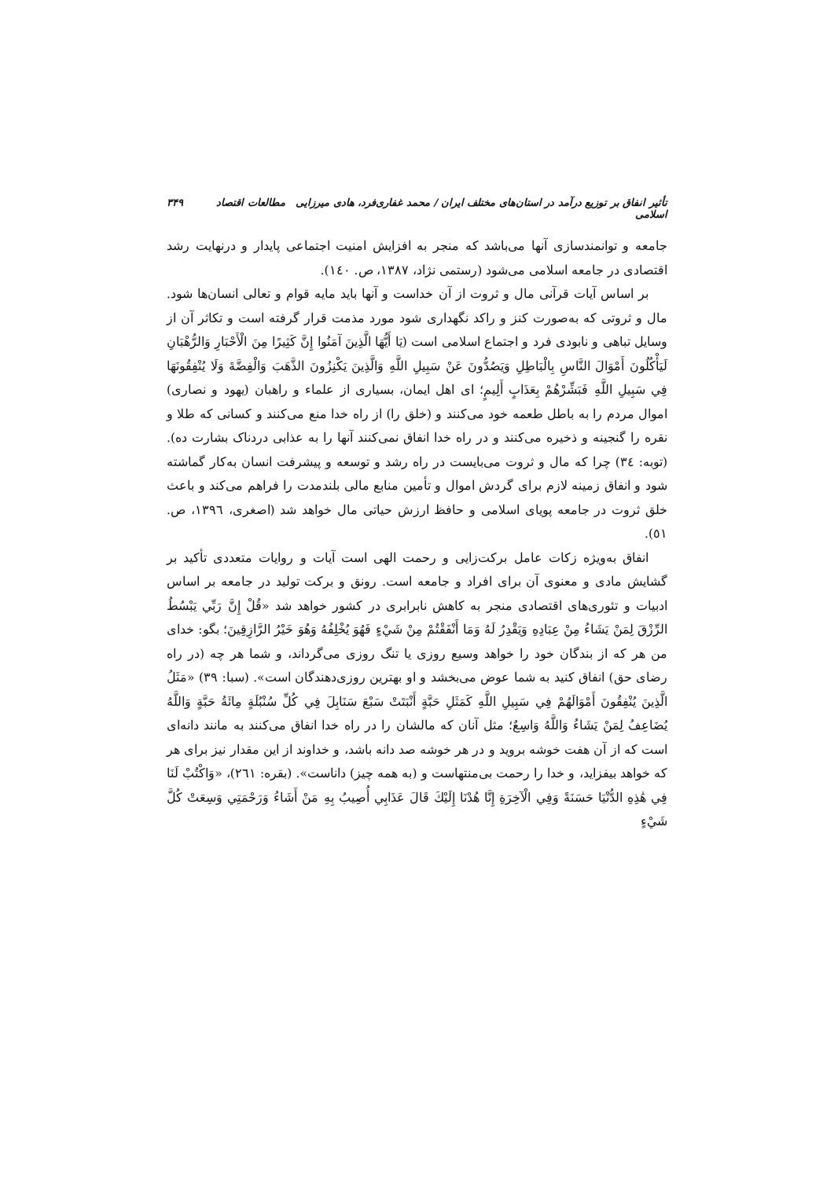تأثیر انفاق بر توزیع درآمد در استان‌های مختلف ایران / محمد غفاری‌فرد، هادی میرزایی مطالعات اقتصاد اسلامی ۳۴۹
جامعه و توانمندسازی آنها می‌باشد که منجر به افزایش امنیت اجتماعی پایدار و درنهایت رشد اقتصادی در جامعه اسلامی می‌شود (رستمی نژاد، ۱۳۸۷، ص. ۱٤۰).
بر اساس آیات قرآنی مال و ثروت از آن خداست و آنها باید مایه قوام و تعالی انسان‌ها شود. مال و ثروتی که به‌صورت کنز و راکد نگهداری شود مورد مذمت قرار گرفته است و تکاثر آن از وسایل تباهی و نابودی فرد و اجتماع اسلامی است (يَا أَيُّهَا الَّذِينَ آمَنُوا إِنَّ كَثِيرًا مِنَ الْأَحْبَارِ وَالرُّهْبَانِ لَيَأْكُلُونَ أَمْوَالَ النَّاسِ بِالْبَاطِلِ وَيَصُدُّونَ عَنْ سَبِيلِ اللَّهِ وَالَّذِينَ يَكْنِزُونَ الذَّهَبَ وَالْفِضَّةَ وَلَا يُنْفِقُونَهَا فِي سَبِيلِ اللَّهِ فَبَشِّرْهُمْ بِعَذَابٍ أَلِيمٍ؛ ای اهل ایمان، بسیاری از علماء و راهبان (یهود و نصاری) اموال مردم را به باطل طعمه خود می‌کنند و (خلق را) از راه خدا منع می‌کنند و کسانی که طلا و نقره را گنجینه و ذخیره می‌کنند و در راه خدا انفاق نمی‌کنند آنها را به عذابی دردناک بشارت ده). (توبه: ۳٤) چرا که مال و ثروت می‌بایست در راه رشد و توسعه و پیشرفت انسان به‌کار گماشته شود و انفاق زمینه لازم برای گردش اموال و تأمین منابع مالی بلندمدت را فراهم می‌کند و باعث خلق ثروت در جامعه پویای اسلامی و حافظ ارزش حیاتی مال خواهد شد (اصغری، ۱۳۹٦، ص. ٥۱).
انفاق به‌ویژه زکات عامل برکت‌زایی و رحمت الهی است آیات و روایات متعددی تأکید بر گشایش مادی و معنوی آن برای افراد و جامعه است. رونق و برکت تولید در جامعه بر اساس ادبیات و تئوری‌های اقتصادی منجر به کاهش نابرابری در کشور خواهد شد «قُلْ إِنَّ رَبِّي يَبْسُطُ الرِّزْقَ لِمَنْ يَشَاءُ مِنْ عِبَادِهِ وَيَقْدِرُ لَهُ وَمَا أَنْفَقْتُمْ مِنْ شَيْءٍ فَهُوَ يُخْلِفُهُ وَهُوَ خَيْرُ الرَّازِقِينَ؛ بگو: خدای من هر که از بندگان خود را خواهد وسیع روزی یا تنگ روزی می‌گرداند، و شما هر چه (در راه رضای حق) انفاق کنید به شما عوض می‌بخشد و او بهترین روزی‌دهندگان است». (سبا: ۳۹) «مَثَلُ الَّذِينَ يُنْفِقُونَ أَمْوَالَهُمْ فِي سَبِيلِ اللَّهِ كَمَثَلِ حَبَّةٍ أَنْبَتَتْ سَبْعَ سَنَابِلَ فِي كُلِّ سُنْبُلَةٍ مِائَةُ حَبَّةٍ وَاللَّهُ يُضَاعِفُ لِمَنْ يَشَاءُ وَاللَّهُ وَاسِعٌ؛ مثل آنان که مالشان را در راه خدا انفاق می‌کنند به مانند دانه‌ای است که از آن هفت خوشه بروید و در هر خوشه صد دانه باشد، و خداوند از این مقدار نیز برای هر که خواهد بیفزاید، و خدا را رحمت بی‌منتهاست و (به همه چیز) داناست». (بقره: ۲٦۱)، «وَاكْتُبْ لَنَا فِي هَٰذِهِ الدُّنْيَا حَسَنَةً وَفِي الْآخِرَةِ إِنَّا هُدْنَا إِلَيْكَ قَالَ عَذَابِي أُصِيبُ بِهِ مَنْ أَشَاءُ وَرَحْمَتِي وَسِعَتْ كُلَّ شَيْءٍ